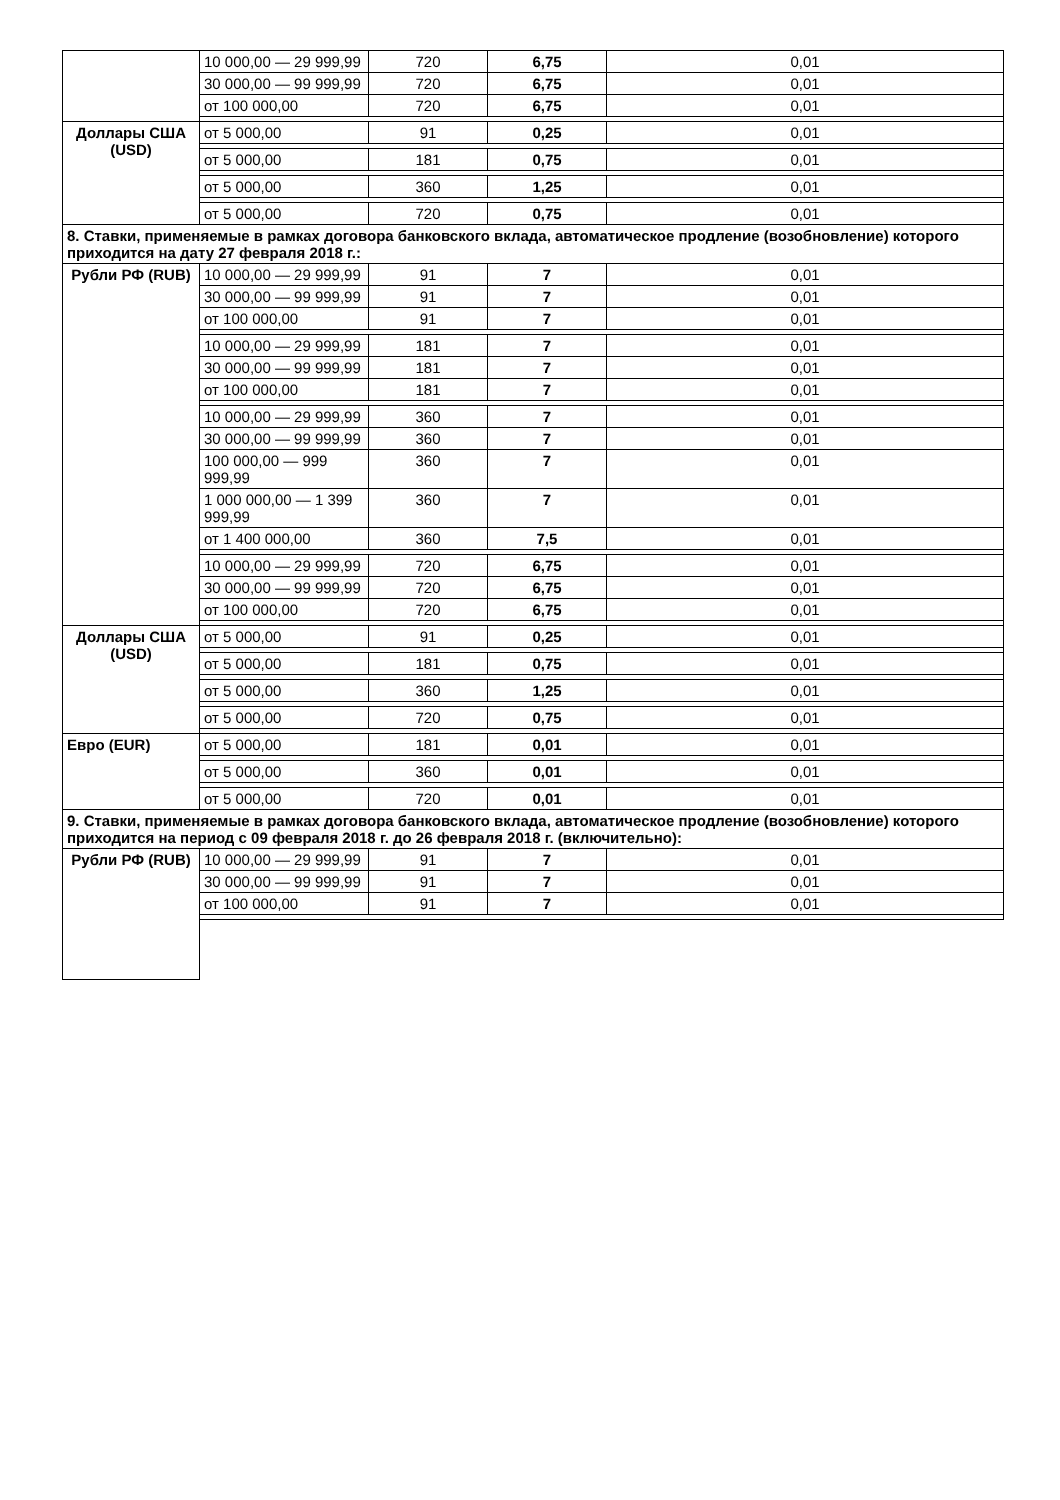| | 10 000,00 — 29 999,99 | 720 | 6,75 | 0,01 |
| | 30 000,00 — 99 999,99 | 720 | 6,75 | 0,01 |
| | от 100 000,00 | 720 | 6,75 | 0,01 |
| Доллары США (USD) | от 5 000,00 | 91 | 0,25 | 0,01 |
| | от 5 000,00 | 181 | 0,75 | 0,01 |
| | от 5 000,00 | 360 | 1,25 | 0,01 |
| | от 5 000,00 | 720 | 0,75 | 0,01 |
| 8. Ставки, применяемые в рамках договора банковского вклада, автоматическое продление (возобновление) которого приходится на дату 27 февраля 2018 г.: | | | | |
| Рубли РФ (RUB) | 10 000,00 — 29 999,99 | 91 | 7 | 0,01 |
| | 30 000,00 — 99 999,99 | 91 | 7 | 0,01 |
| | от 100 000,00 | 91 | 7 | 0,01 |
| | 10 000,00 — 29 999,99 | 181 | 7 | 0,01 |
| | 30 000,00 — 99 999,99 | 181 | 7 | 0,01 |
| | от 100 000,00 | 181 | 7 | 0,01 |
| | 10 000,00 — 29 999,99 | 360 | 7 | 0,01 |
| | 30 000,00 — 99 999,99 | 360 | 7 | 0,01 |
| | 100 000,00 — 999 999,99 | 360 | 7 | 0,01 |
| | 1 000 000,00 — 1 399 999,99 | 360 | 7 | 0,01 |
| | от 1 400 000,00 | 360 | 7,5 | 0,01 |
| | 10 000,00 — 29 999,99 | 720 | 6,75 | 0,01 |
| | 30 000,00 — 99 999,99 | 720 | 6,75 | 0,01 |
| | от 100 000,00 | 720 | 6,75 | 0,01 |
| Доллары США (USD) | от 5 000,00 | 91 | 0,25 | 0,01 |
| | от 5 000,00 | 181 | 0,75 | 0,01 |
| | от 5 000,00 | 360 | 1,25 | 0,01 |
| | от 5 000,00 | 720 | 0,75 | 0,01 |
| Евро (EUR) | от 5 000,00 | 181 | 0,01 | 0,01 |
| | от 5 000,00 | 360 | 0,01 | 0,01 |
| | от 5 000,00 | 720 | 0,01 | 0,01 |
| 9. Ставки, применяемые в рамках договора банковского вклада, автоматическое продление (возобновление) которого приходится на период с 09 февраля 2018 г. до 26 февраля 2018 г. (включительно): | | | | |
| Рубли РФ (RUB) | 10 000,00 — 29 999,99 | 91 | 7 | 0,01 |
| | 30 000,00 — 99 999,99 | 91 | 7 | 0,01 |
| | от 100 000,00 | 91 | 7 | 0,01 |